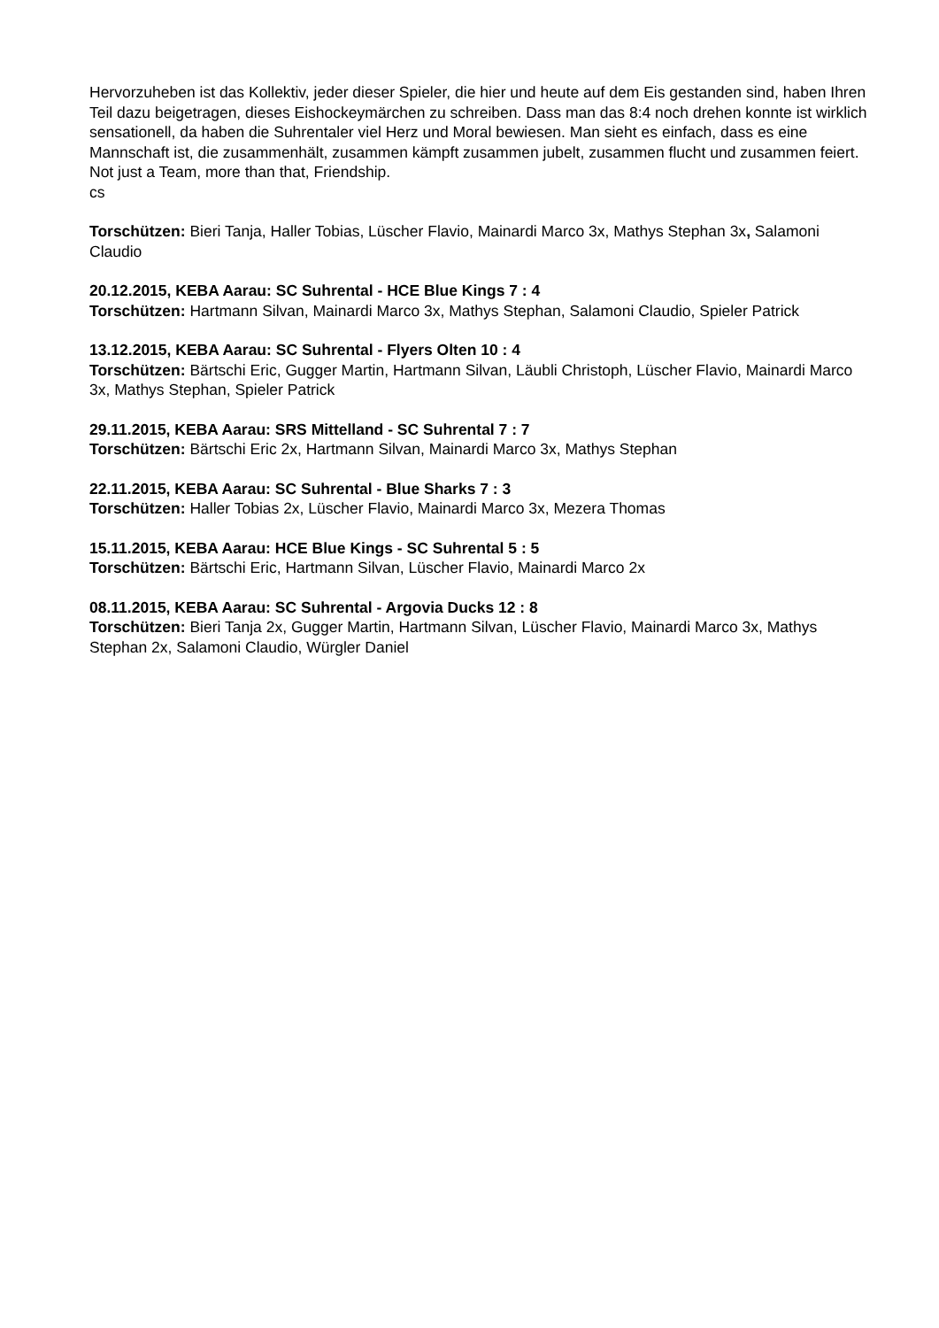Hervorzuheben ist das Kollektiv, jeder dieser Spieler, die hier und heute auf dem Eis gestanden sind, haben Ihren Teil dazu beigetragen, dieses Eishockeymärchen zu schreiben. Dass man das 8:4 noch drehen konnte ist wirklich sensationell, da haben die Suhrentaler viel Herz und Moral bewiesen. Man sieht es einfach, dass es eine Mannschaft ist, die zusammenhält, zusammen kämpft zusammen jubelt, zusammen flucht und zusammen feiert. Not just a Team, more than that, Friendship.
cs
Torschützen: Bieri Tanja, Haller Tobias, Lüscher Flavio, Mainardi Marco 3x, Mathys Stephan 3x, Salamoni Claudio
20.12.2015, KEBA Aarau: SC Suhrental - HCE Blue Kings 7 : 4
Torschützen: Hartmann Silvan, Mainardi Marco 3x, Mathys Stephan, Salamoni Claudio, Spieler Patrick
13.12.2015, KEBA Aarau: SC Suhrental - Flyers Olten 10 : 4
Torschützen: Bärtschi Eric, Gugger Martin, Hartmann Silvan, Läubli Christoph, Lüscher Flavio, Mainardi Marco 3x, Mathys Stephan, Spieler Patrick
29.11.2015, KEBA Aarau: SRS Mittelland - SC Suhrental 7 : 7
Torschützen: Bärtschi Eric 2x, Hartmann Silvan, Mainardi Marco 3x, Mathys Stephan
22.11.2015, KEBA Aarau: SC Suhrental - Blue Sharks 7 : 3
Torschützen: Haller Tobias 2x, Lüscher Flavio, Mainardi Marco 3x, Mezera Thomas
15.11.2015, KEBA Aarau: HCE Blue Kings - SC Suhrental 5 : 5
Torschützen: Bärtschi Eric, Hartmann Silvan, Lüscher Flavio, Mainardi Marco 2x
08.11.2015, KEBA Aarau: SC Suhrental - Argovia Ducks 12 : 8
Torschützen: Bieri Tanja 2x, Gugger Martin, Hartmann Silvan, Lüscher Flavio, Mainardi Marco 3x, Mathys Stephan 2x, Salamoni Claudio, Würgler Daniel